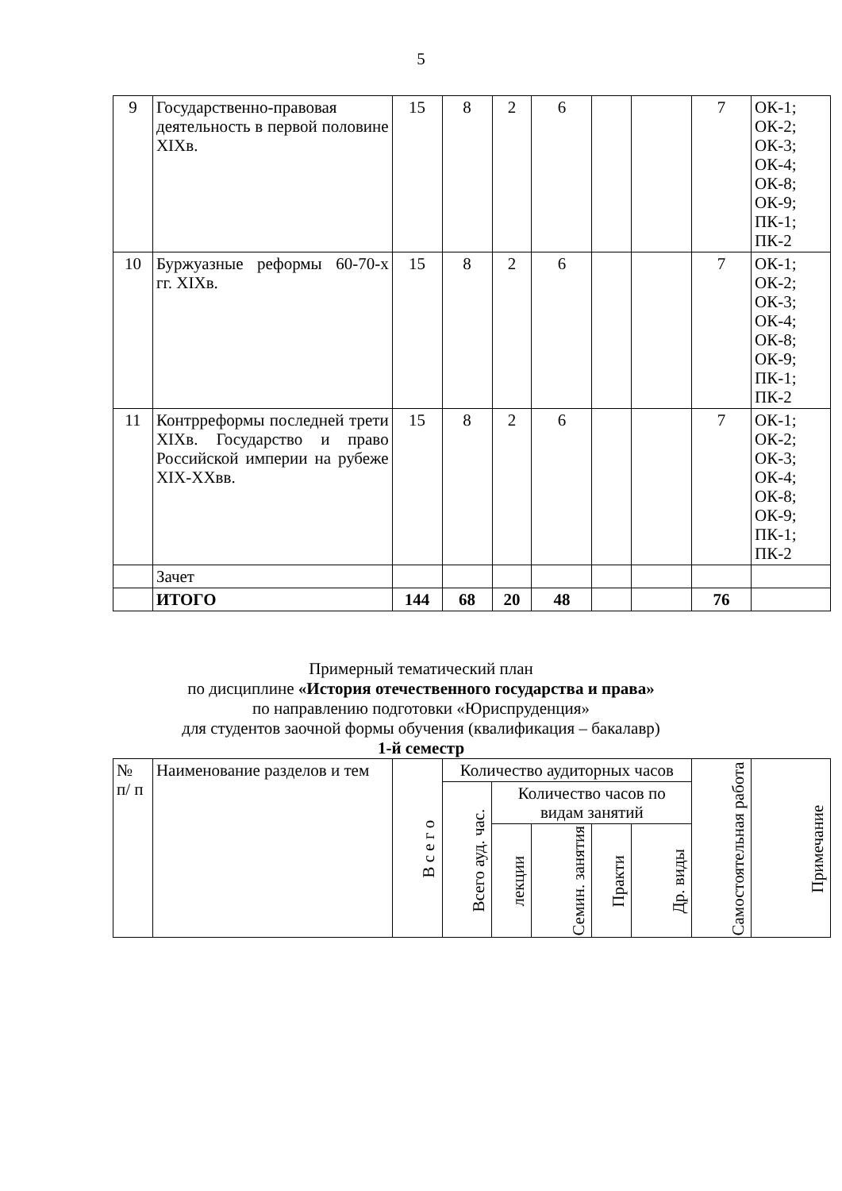5
| 9 | Государственно-правовая деятельность в первой половине XIXв. | 15 | 8 | 2 | 6 | | | 7 | ОК-1; ОК-2; ОК-3; ОК-4; ОК-8; ОК-9; ПК-1; ПК-2 |
| 10 | Буржуазные реформы 60-70-х гг. XIXв. | 15 | 8 | 2 | 6 | | | 7 | ОК-1; ОК-2; ОК-3; ОК-4; ОК-8; ОК-9; ПК-1; ПК-2 |
| 11 | Контрреформы последней трети XIXв. Государство и право Российской империи на рубеже XIX-XXвв. | 15 | 8 | 2 | 6 | | | 7 | ОК-1; ОК-2; ОК-3; ОК-4; ОК-8; ОК-9; ПК-1; ПК-2 |
| | Зачет | | | | | | | | |
| | ИТОГО | 144 | 68 | 20 | 48 | | | 76 | |
Примерный тематический план
по дисциплине «История отечественного государства и права»
по направлению подготовки «Юриспруденция»
для студентов заочной формы обучения (квалификация – бакалавр)
1-й семестр
| № п/ п | Наименование разделов и тем | В с е г о | Количество аудиторных часов | | | | | Самостоятельная работа | Примечание |
| --- | --- | --- | --- | --- | --- | --- | --- | --- | --- |
| | | | Всего ауд. час. | Количество часов по видам занятий | | | | | |
| | | | | лекции | Семин. занятия | Практи | Др. виды | | |